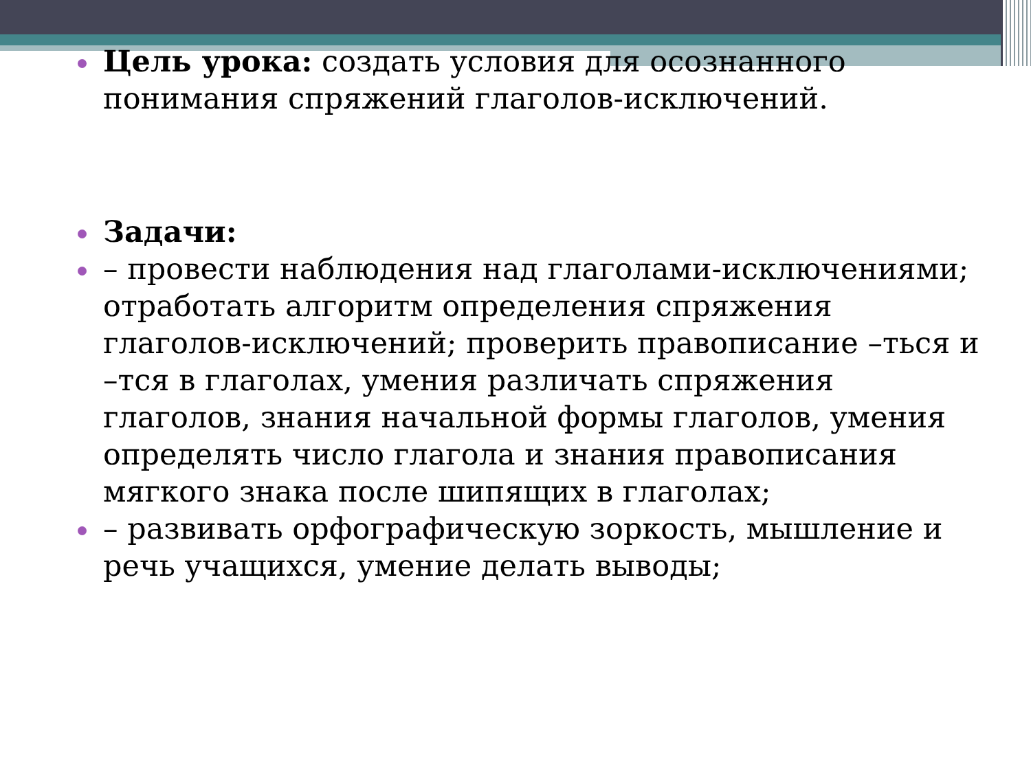Цель урока: создать условия для осознанного понимания спряжений глаголов-исключений.
Задачи:
– провести наблюдения над глаголами-исключениями; отработать алгоритм определения спряжения глаголов-исключений; проверить правописание –ться и –тся в глаголах, умения различать спряжения глаголов, знания начальной формы глаголов, умения определять число глагола и знания правописания мягкого знака после шипящих в глаголах;
– развивать орфографическую зоркость, мышление и речь учащихся, умение делать выводы;